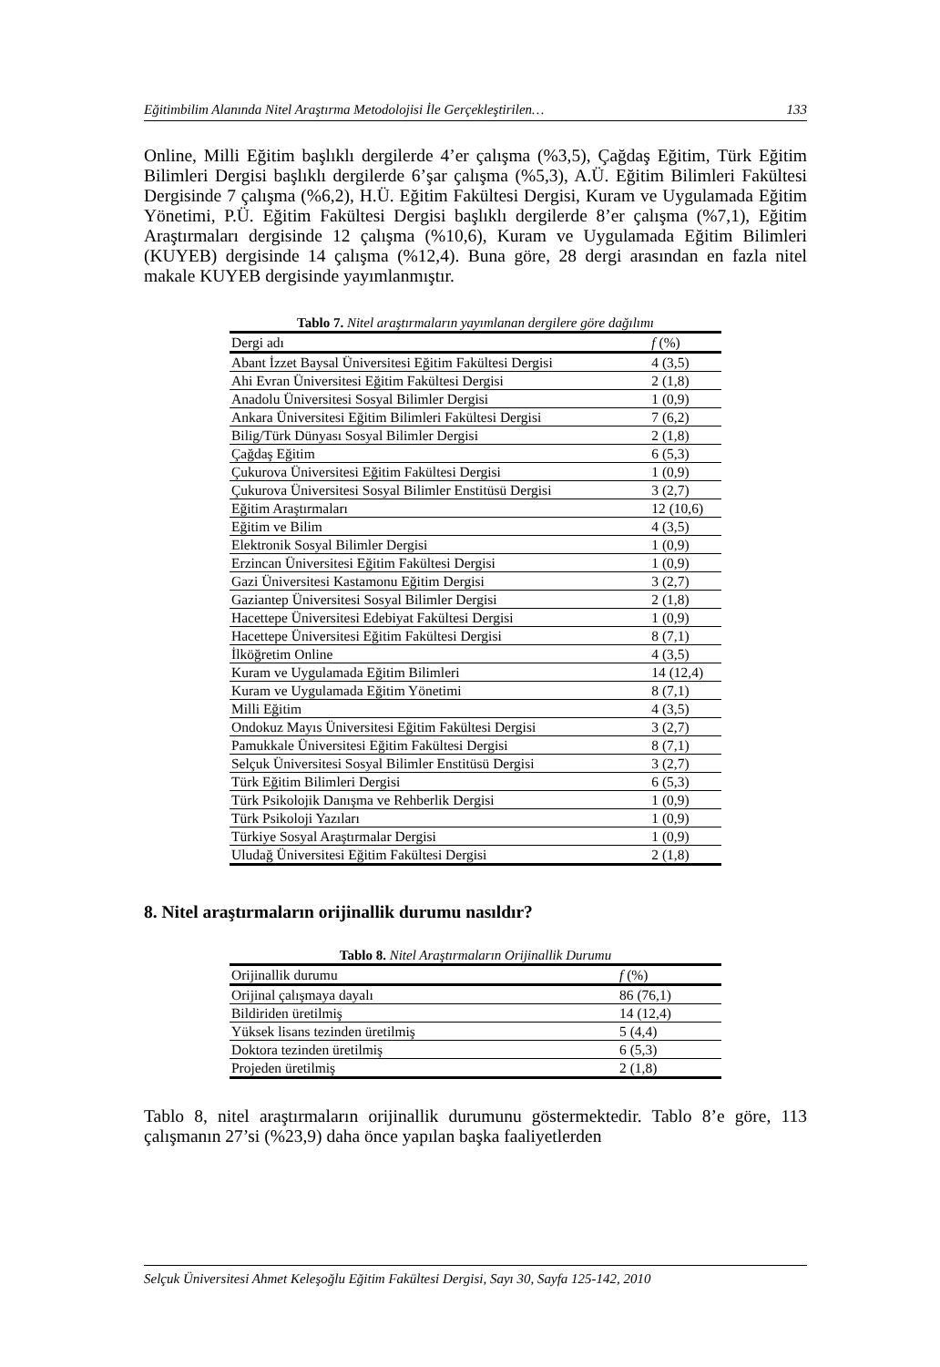Eğitimbilim Alanında Nitel Araştırma Metodolojisi İle Gerçekleştirilen… 133
Online, Milli Eğitim başlıklı dergilerde 4’er çalışma (%3,5), Çağdaş Eğitim, Türk Eğitim Bilimleri Dergisi başlıklı dergilerde 6’şar çalışma (%5,3), A.Ü. Eğitim Bilimleri Fakültesi Dergisinde 7 çalışma (%6,2), H.Ü. Eğitim Fakültesi Dergisi, Kuram ve Uygulamada Eğitim Yönetimi, P.Ü. Eğitim Fakültesi Dergisi başlıklı dergilerde 8’er çalışma (%7,1), Eğitim Araştırmaları dergisinde 12 çalışma (%10,6), Kuram ve Uygulamada Eğitim Bilimleri (KUYEB) dergisinde 14 çalışma (%12,4). Buna göre, 28 dergi arasından en fazla nitel makale KUYEB dergisinde yayımlanmıştır.
Tablo 7. Nitel araştırmaların yayımlanan dergilere göre dağılımı
| Dergi adı | f (%) |
| --- | --- |
| Abant İzzet Baysal Üniversitesi Eğitim Fakültesi Dergisi | 4 (3,5) |
| Ahi Evran Üniversitesi Eğitim Fakültesi Dergisi | 2 (1,8) |
| Anadolu Üniversitesi Sosyal Bilimler Dergisi | 1 (0,9) |
| Ankara Üniversitesi Eğitim Bilimleri Fakültesi Dergisi | 7 (6,2) |
| Bilig/Türk Dünyası Sosyal Bilimler Dergisi | 2 (1,8) |
| Çağdaş Eğitim | 6 (5,3) |
| Çukurova Üniversitesi Eğitim Fakültesi Dergisi | 1 (0,9) |
| Çukurova Üniversitesi Sosyal Bilimler Enstitüsü Dergisi | 3 (2,7) |
| Eğitim Araştırmaları | 12 (10,6) |
| Eğitim ve Bilim | 4 (3,5) |
| Elektronik Sosyal Bilimler Dergisi | 1 (0,9) |
| Erzincan Üniversitesi Eğitim Fakültesi Dergisi | 1 (0,9) |
| Gazi Üniversitesi Kastamonu Eğitim Dergisi | 3 (2,7) |
| Gaziantep Üniversitesi Sosyal Bilimler Dergisi | 2 (1,8) |
| Hacettepe Üniversitesi Edebiyat Fakültesi Dergisi | 1 (0,9) |
| Hacettepe Üniversitesi Eğitim Fakültesi Dergisi | 8 (7,1) |
| İlköğretim Online | 4 (3,5) |
| Kuram ve Uygulamada Eğitim Bilimleri | 14 (12,4) |
| Kuram ve Uygulamada Eğitim Yönetimi | 8 (7,1) |
| Milli Eğitim | 4 (3,5) |
| Ondokuz Mayıs Üniversitesi Eğitim Fakültesi Dergisi | 3 (2,7) |
| Pamukkale Üniversitesi Eğitim Fakültesi Dergisi | 8 (7,1) |
| Selçuk Üniversitesi Sosyal Bilimler Enstitüsü Dergisi | 3 (2,7) |
| Türk Eğitim Bilimleri Dergisi | 6 (5,3) |
| Türk Psikolojik Danışma ve Rehberlik Dergisi | 1 (0,9) |
| Türk Psikoloji Yazıları | 1 (0,9) |
| Türkiye Sosyal Araştırmalar Dergisi | 1 (0,9) |
| Uludağ Üniversitesi Eğitim Fakültesi Dergisi | 2 (1,8) |
8. Nitel araştırmaların orijinallik durumu nasıldır?
Tablo 8. Nitel Araştırmaların Orijinallik Durumu
| Orijinallik durumu | f (%) |
| --- | --- |
| Orijinal çalışmaya dayalı | 86 (76,1) |
| Bildiriden üretilmiş | 14 (12,4) |
| Yüksek lisans tezinden üretilmiş | 5 (4,4) |
| Doktora tezinden üretilmiş | 6 (5,3) |
| Projeden üretilmiş | 2 (1,8) |
Tablo 8, nitel araştırmaların orijinallik durumunu göstermektedir. Tablo 8’e göre, 113 çalışmanın 27’si (%23,9) daha önce yapılan başka faaliyetlerden
Selçuk Üniversitesi Ahmet Keleşoğlu Eğitim Fakültesi Dergisi, Sayı 30, Sayfa 125-142, 2010